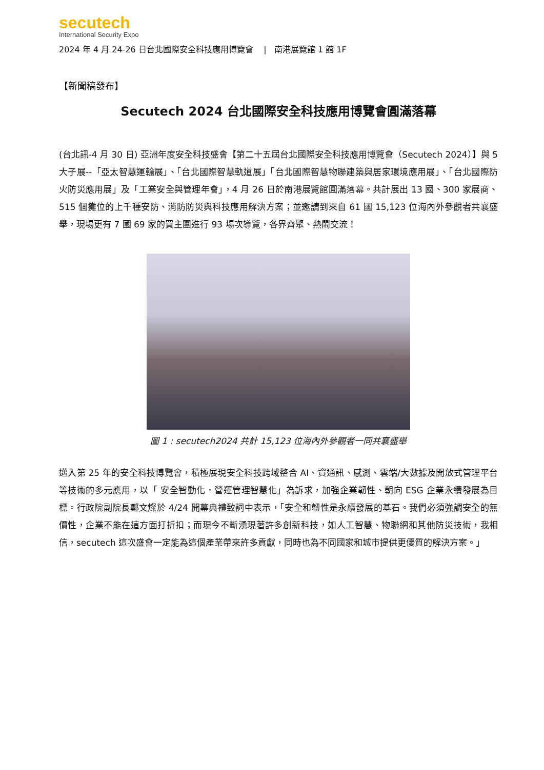secutech
International Security Expo
2024 年 4 月 24-26 日台北國際安全科技應用博覽會 | 南港展覽館 1 館 1F
【新聞稿發布】
Secutech 2024 台北國際安全科技應用博覽會圓滿落幕
(台北訊-4 月 30 日) 亞洲年度安全科技盛會【第二十五屆台北國際安全科技應用博覽會（Secutech 2024）】與 5 大子展--「亞太智慧運輸展」、「台北國際智慧軌道展」「台北國際智慧物聯建築與居家環境應用展」、「台北國際防火防災應用展」及「工業安全與管理年會」，4 月 26 日於南港展覽館圓滿落幕。共計展出 13 國、300 家展商、515 個攤位的上千種安防、消防防災與科技應用解決方案；並邀請到來自 61 國 15,123 位海內外參觀者共襄盛舉，現場更有 7 國 69 家的買主團進行 93 場次導覽，各界齊聚、熱鬧交流！
圖 1 : secutech2024 共計 15,123 位海內外參觀者一同共襄盛舉
邁入第 25 年的安全科技博覽會，積極展現安全科技跨域整合 AI、資通訊、感測、雲端/大數據及開放式管理平台等技術的多元應用，以「 安全智動化．營運管理智慧化」為訴求，加強企業韌性、朝向 ESG 企業永續發展為目標。行政院副院長鄭文燦於 4/24 開幕典禮致詞中表示，「安全和韌性是永續發展的基石。我們必須強調安全的無價性，企業不能在這方面打折扣；而現今不斷湧現著許多創新科技，如人工智慧、物聯網和其他防災技術，我相信，secutech 這次盛會一定能為這個產業帶來許多貢獻，同時也為不同國家和城市提供更優質的解決方案。」